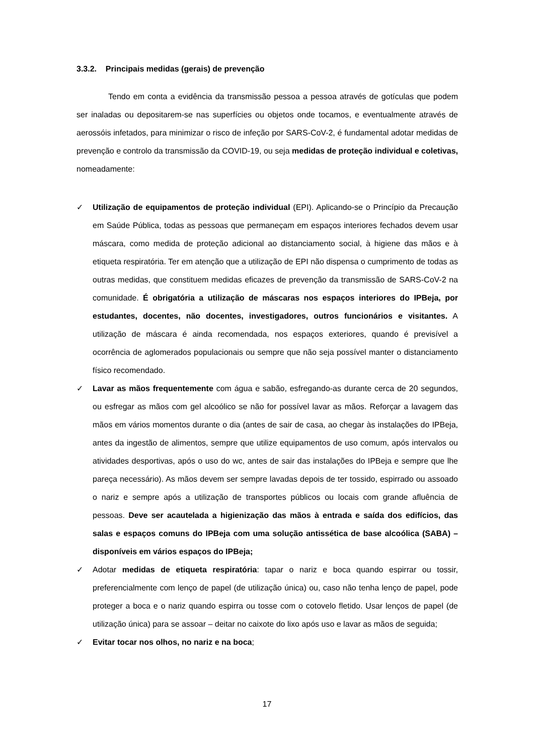3.3.2. Principais medidas (gerais) de prevenção
Tendo em conta a evidência da transmissão pessoa a pessoa através de gotículas que podem ser inaladas ou depositarem-se nas superfícies ou objetos onde tocamos, e eventualmente através de aerossóis infetados, para minimizar o risco de infeção por SARS-CoV-2, é fundamental adotar medidas de prevenção e controlo da transmissão da COVID-19, ou seja medidas de proteção individual e coletivas, nomeadamente:
✓ Utilização de equipamentos de proteção individual (EPI). Aplicando-se o Princípio da Precaução em Saúde Pública, todas as pessoas que permaneçam em espaços interiores fechados devem usar máscara, como medida de proteção adicional ao distanciamento social, à higiene das mãos e à etiqueta respiratória. Ter em atenção que a utilização de EPI não dispensa o cumprimento de todas as outras medidas, que constituem medidas eficazes de prevenção da transmissão de SARS-CoV-2 na comunidade. É obrigatória a utilização de máscaras nos espaços interiores do IPBeja, por estudantes, docentes, não docentes, investigadores, outros funcionários e visitantes. A utilização de máscara é ainda recomendada, nos espaços exteriores, quando é previsível a ocorrência de aglomerados populacionais ou sempre que não seja possível manter o distanciamento físico recomendado.
✓ Lavar as mãos frequentemente com água e sabão, esfregando-as durante cerca de 20 segundos, ou esfregar as mãos com gel alcoólico se não for possível lavar as mãos. Reforçar a lavagem das mãos em vários momentos durante o dia (antes de sair de casa, ao chegar às instalações do IPBeja, antes da ingestão de alimentos, sempre que utilize equipamentos de uso comum, após intervalos ou atividades desportivas, após o uso do wc, antes de sair das instalações do IPBeja e sempre que lhe pareça necessário). As mãos devem ser sempre lavadas depois de ter tossido, espirrado ou assoado o nariz e sempre após a utilização de transportes públicos ou locais com grande afluência de pessoas. Deve ser acautelada a higienização das mãos à entrada e saída dos edifícios, das salas e espaços comuns do IPBeja com uma solução antissética de base alcoólica (SABA) – disponíveis em vários espaços do IPBeja;
✓ Adotar medidas de etiqueta respiratória: tapar o nariz e boca quando espirrar ou tossir, preferencialmente com lenço de papel (de utilização única) ou, caso não tenha lenço de papel, pode proteger a boca e o nariz quando espirra ou tosse com o cotovelo fletido. Usar lenços de papel (de utilização única) para se assoar – deitar no caixote do lixo após uso e lavar as mãos de seguida;
✓ Evitar tocar nos olhos, no nariz e na boca;
17